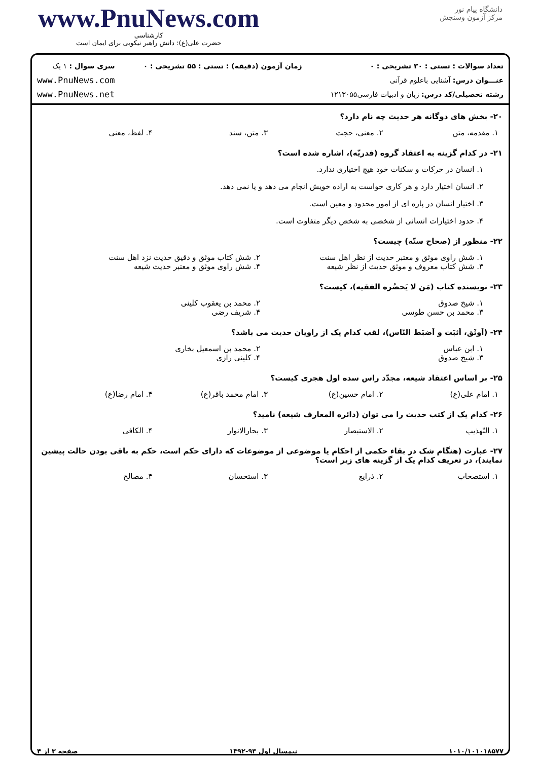www.PnuNews.com
کارشناسی
حضرت علی(ع): دانش راهبر نیکویی برای ایمان است
دانشگاه پیام نور
مرکز آزمون وسنجش
تعداد سوالات : تستی : ۳۰ تشریحی : ۰
عنـــوان درس: آشنایی باعلوم قرآنی
رشته تحصیلی/کد درس: زبان و ادبیات فارسی۱۲۱۳۰۵۵
زمان آزمون (دقیقه) : تستی : ۵۵ تشریحی : ۰
سری سوال : ۱ یک
www.PnuNews.com
www.PnuNews.net
۲۰- بخش های دوگانه هر حدیث چه نام دارد؟
۱. مقدمه، متن ۲. معنی، حجت ۳. متن، سند ۴. لفظ، معنی
۲۱- در کدام گزینه به اعتقاد گروه (قدریّه)، اشاره شده است؟
۱. انسان در حرکات و سکنات خود هیچ اختیاری ندارد.
۲. انسان اختیار دارد و هر کاری خواست به اراده خویش انجام می دهد و یا نمی دهد.
۳. اختیار انسان در پاره ای از امور محدود و معین است.
۴. حدود اختیارات انسانی از شخصی به شخص دیگر متفاوت است.
۲۲- منظور از (صحاح ستّه) چیست؟
۱. شش راوی موثق و معتبر حدیث از نظر اهل سنت ۲. شش کتاب موثق و دقیق حدیث نزد اهل سنت ۳. شش کتاب معروف و موثق حدیث از نظر شیعه ۴. شش راوی موثق و معتبر حدیث شیعه
۲۳- نویسنده کتاب (مَن لا یَحضُره الفقیه)، کیست؟
۱. شیخ صدوق ۲. محمد بن یعقوب کلینی ۳. محمد بن حسن طوسی ۴. شریف رضی
۲۴- (اَوثَق، اَثبَت و اَضبَط النّاس)، لقب کدام یک از راویان حدیث می باشد؟
۱. ابن عباس ۲. محمد بن اسمعیل بخاری ۳. شیخ صدوق ۴. کلینی رازی
۲۵- بر اساس اعتقاد شیعه، مجدّد راس سده اول هجری کیست؟
۱. امام علی(ع) ۲. امام حسین(ع) ۳. امام محمد باقر(ع) ۴. امام رضا(ع)
۲۶- کدام یک از کتب حدیث را می توان (دائره المعارف شیعه) نامید؟
۱. التّهذیب ۲. الاستبصار ۳. بحارالانوار ۴. الکافی
۲۷- عبارت (هنگام شک در بقاء حکمی از احکام یا موضوعی از موضوعات که دارای حکم است، حکم به باقی بودن حالت پیشین نمایند)، در تعریف کدام یک از گزینه های زیر است؟
۱. استصحاب ۲. ذرایع ۳. استحسان ۴. مصالح
۱۰۱۰/۱۰۱۰۱۸۵۷۷ نیمسال اول ۹۳-۱۳۹۲ صفحه ۳ از ۴